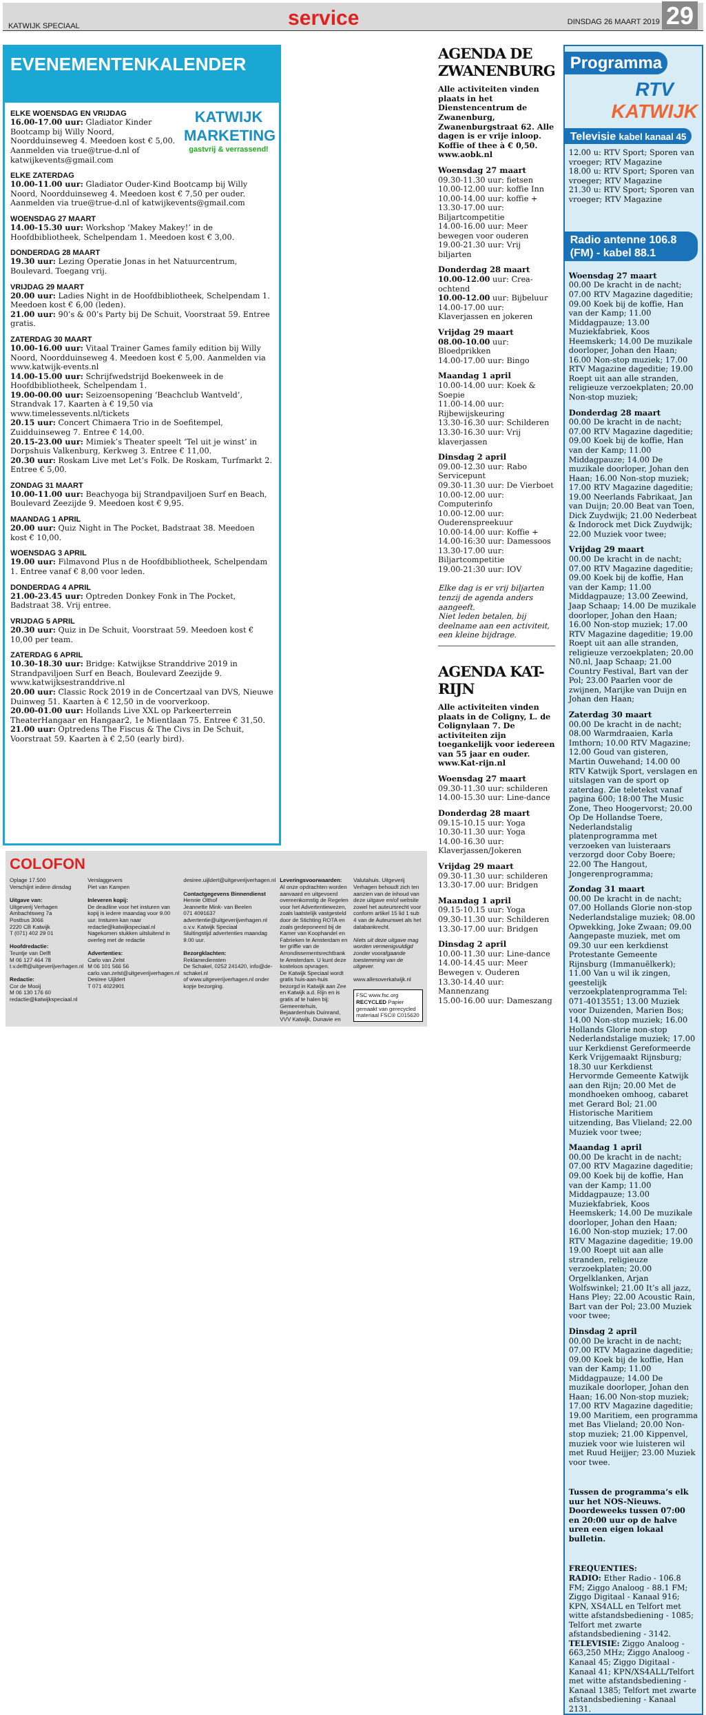KATWIJK SPECIAAL service DINSDAG 26 MAART 2019 29
EVENEMENTENKALENDER
KATWIJK MARKETING
gastvrij & verrassend!
ELKE WOENSDAG EN VRIJDAG
16.00-17.00 uur: Gladiator Kinder Bootcamp bij Willy Noord, Noordduinseweg 4. Meedoen kost € 5,00. Aanmelden via true@true-d.nl of katwijkevents@gmail.com
ELKE ZATERDAG
10.00-11.00 uur: Gladiator Ouder-Kind Bootcamp bij Willy Noord, Noordduinseweg 4. Meedoen kost € 7,50 per ouder. Aanmelden via true@true-d.nl of katwijkevents@gmail.com
WOENSDAG 27 MAART
14.00-15.30 uur: Workshop ‘Makey Makey!’ in de Hoofdbibliotheek, Schelpendam 1. Meedoen kost € 3,00.
DONDERDAG 28 MAART
19.30 uur: Lezing Operatie Jonas in het Natuurcentrum, Boulevard. Toegang vrij.
VRIJDAG 29 MAART
20.00 uur: Ladies Night in de Hoofdbibliotheek, Schelpendam 1. Meedoen kost € 6,00 (leden).
21.00 uur: 90’s & 00’s Party bij De Schuit, Voorstraat 59. Entree gratis.
ZATERDAG 30 MAART
10.00-16.00 uur: Vitaal Trainer Games family edition bij Willy Noord, Noordduinseweg 4. Meedoen kost € 5,00. Aanmelden via www.katwijk-events.nl
14.00-15.00 uur: Schrijfwedstrijd Boekenweek in de Hoofdbibliotheek, Schelpendam 1.
19.00-00.00 uur: Seizoensopening ‘Beachclub Wantveld’, Strandvak 17. Kaarten à € 19,50 via www.timelessevents.nl/tickets
20.15 uur: Concert Chimaera Trio in de Soefitempel, Zuidduinseweg 7. Entree € 14,00.
20.15-23.00 uur: Mimiek’s Theater speelt ‘Tel uit je winst’ in Dorpshuis Valkenburg, Kerkweg 3. Entree € 11,00.
20.30 uur: Roskam Live met Let’s Folk. De Roskam, Turfmarkt 2. Entree € 5,00.
ZONDAG 31 MAART
10.00-11.00 uur: Beachyoga bij Strandpaviljoen Surf en Beach, Boulevard Zeezijde 9. Meedoen kost € 9,95.
MAANDAG 1 APRIL
20.00 uur: Quiz Night in The Pocket, Badstraat 38. Meedoen kost € 10,00.
WOENSDAG 3 APRIL
19.00 uur: Filmavond Plus n de Hoofdbibliotheek, Schelpendam 1. Entree vanaf € 8,00 voor leden.
DONDERDAG 4 APRIL
21.00-23.45 uur: Optreden Donkey Fonk in The Pocket, Badstraat 38. Vrij entree.
VRIJDAG 5 APRIL
20.30 uur: Quiz in De Schuit, Voorstraat 59. Meedoen kost € 10,00 per team.
ZATERDAG 6 APRIL
10.30-18.30 uur: Bridge: Katwijkse Stranddrive 2019 in Strandpaviljoen Surf en Beach, Boulevard Zeezijde 9. www.katwijksestranddrive.nl
20.00 uur: Classic Rock 2019 in de Concertzaal van DVS, Nieuwe Duinweg 51. Kaarten à € 12,50 in de voorverkoop.
20.00-01.00 uur: Hollands Live XXL op Parkeerterrein TheaterHangaar en Hangaar2, 1e Mientlaan 75. Entree € 31,50.
21.00 uur: Optredens The Fiscus & The Civs in De Schuit, Voorstraat 59. Kaarten à € 2,50 (early bird).
COLOFON
Oplage 17.500
Verschijnt iedere dinsdag
Uitgave van:
Uitgeverij Verhagen
Ambachtsweg 7a
Postbus 3066
2220 CB Katwijk
T (071) 402 29 01
Hoofdredactie:
Teuntje van Delft
M 06 127 464 78
t.v.delft@uitgeverijverhagen.nl
Redactie:
Cor de Mooij
M 06 130 176 60
redactie@katwijkspeciaal.nl
Verslaggevers
Piet van Kampen
Inleveren kopij:
De deadline voor het insturen van kopij is iedere maandag voor 9.00 uur. Insturen kan naar redactie@katwijkspeciaal.nl Nagekomen stukken uitsluitend in overleg met de redactie
Advertenties:
Carlo van Zelst
M 06 101 566 56
carlo.van.zelst@uitgeverijverhagen.nl
Desiree Uijldert
T 071 4022901
desiree.uijldert@uitgeverijverhagen.nl
Contactgegevens Binnendienst
Hennie Olthof
Jeannette Mink- van Beelen
071 4091637
advertentie@uitgeverijverhagen.nl
o.v.v. Katwijk Speciaal
Sluitingstijd advertenties maandag 9.00 uur.
Bezorgklachten:
Reklamediensten
De Schakel, 0252 241420, info@de-schakel.nl
of www.uitgeverijverhagen.nl onder kopje bezorging.
Leveringsvoorwaarden:
Al onze opdrachten worden aanvaard en uitgevoerd overeenkomstig de Regelen voor het Advertentiewezen, zoals laatstelijk vastgesteld door de Stichting ROTA en zoals gedeponeerd bij de Kamer van Koophandel en Fabrieken te Amsterdam en ter griffie van de Arrondissementsrechtbank te Amsterdam. U kunt deze kosteloos opvragen.
De Katwijk Speciaal wordt gratis huis-aan-huis bezorgd in Katwijk aan Zee en Katwijk a.d. Rijn en is gratis af te halen bij: Gemeentehuis, Bejaardenhuis Duinrand, VVV Katwijk, Dunavie en
Valutahuis. Uitgeverij Verhagen behoudt zich ten aanzien van de inhoud van deze uitgave en/of website zowel het auteursrecht voor conform artikel 15 lid 1 sub 4 van de Auteurswet als het databankrecht.
Niets uit deze uitgave mag worden vermenigvuldigd zonder voorafgaande toestemming van de uitgever.
www.allesoverkatwijk.nl
FSC www.fsc.org RECYCLED Papier gemaakt van gerecycled materiaal FSC® C015620
AGENDA DE ZWANENBURG
Alle activiteiten vinden plaats in het Dienstencentrum de Zwanenburg, Zwanenburgstraat 62. Alle dagen is er vrije inloop. Koffie of thee à € 0,50. www.aobk.nl
Woensdag 27 maart
09.30-11.30 uur: fietsen
10.00-12.00 uur: koffie Inn
10.00-14.00 uur: koffie +
13.30-17.00 uur: Biljartcompetitie
14.00-16.00 uur: Meer bewegen voor ouderen
19.00-21.30 uur: Vrij biljarten
Donderdag 28 maart
10.00-12.00 uur: Crea-ochtend
10.00-12.00 uur: Bijbeluur
14.00-17.00 uur: Klaverjassen en jokeren
Vrijdag 29 maart
08.00-10.00 uur: Bloedprikken
14.00-17.00 uur: Bingo
Maandag 1 april
10.00-14.00 uur: Koek & Soepie
11.00-14.00 uur: Rijbewijskeuring
13.30-16.30 uur: Schilderen
13.30-16.30 uur: Vrij klaverjassen
Dinsdag 2 april
09.00-12.30 uur: Rabo Servicepunt
09.30-11.30 uur: De Vierboet
10.00-12.00 uur: Computerinfo
10.00-12.00 uur: Ouderenspreekuur
10.00-14.00 uur: Koffie +
14.00-16:30 uur: Damessoos
13.30-17.00 uur: Biljartcompetitie
19.00-21:30 uur: IOV
Elke dag is er vrij biljarten tenzij de agenda anders aangeeft.
Niet leden betalen, bij deelname aan een activiteit, een kleine bijdrage.
AGENDA KAT-RIJN
Alle activiteiten vinden plaats in de Coligny, L. de Colignylaan 7. De activiteiten zijn toegankelijk voor iedereen van 55 jaar en ouder. www.Kat-rijn.nl
Woensdag 27 maart
09.30-11.30 uur: schilderen
14.00-15.30 uur: Line-dance
Donderdag 28 maart
09.15-10.15 uur: Yoga
10.30-11.30 uur: Yoga
14.00-16.30 uur: Klaverjassen/Jokeren
Vrijdag 29 maart
09.30-11.30 uur: schilderen
13.30-17.00 uur: Bridgen
Maandag 1 april
09.15-10.15 uur: Yoga
09.30-11.30 uur: Schilderen
13.30-17.00 uur: Bridgen
Dinsdag 2 april
10.00-11.30 uur: Line-dance
14.00-14.45 uur: Meer Bewegen v. Ouderen
13.30-14.40 uur: Mannenzang
15.00-16.00 uur: Dameszang
Programma
RTV
KATWIJK
Televisie kabel kanaal 45
12.00 u: RTV Sport; Sporen van vroeger; RTV Magazine
18.00 u: RTV Sport; Sporen van vroeger; RTV Magazine
21.30 u: RTV Sport; Sporen van vroeger; RTV Magazine
Radio antenne 106.8 (FM) - kabel 88.1
Woensdag 27 maart
00.00 De kracht in de nacht; 07.00 RTV Magazine dageditie; 09.00 Koek bij de koffie, Han van der Kamp; 11.00 Middagpauze; 13.00 Muziekfabriek, Koos Heemskerk; 14.00 De muzikale doorloper, Johan den Haan; 16.00 Non-stop muziek; 17.00 RTV Magazine dageditie; 19.00 Roept uit aan alle stranden, religieuze verzoekplaten; 20.00 Non-stop muziek;
Donderdag 28 maart
00.00 De kracht in de nacht; 07.00 RTV Magazine dageditie; 09.00 Koek bij de koffie, Han van der Kamp; 11.00 Middagpauze; 14.00 De muzikale doorloper, Johan den Haan; 16.00 Non-stop muziek; 17.00 RTV Magazine dageditie; 19.00 Neerlands Fabrikaat, Jan van Duijn; 20.00 Beat van Toen, Dick Zuydwijk; 21.00 Nederbeat & Indorock met Dick Zuydwijk; 22.00 Muziek voor twee;
Vrijdag 29 maart
00.00 De kracht in de nacht; 07.00 RTV Magazine dageditie; 09.00 Koek bij de koffie, Han van der Kamp; 11.00 Middagpauze; 13.00 Zeewind, Jaap Schaap; 14.00 De muzikale doorloper, Johan den Haan; 16.00 Non-stop muziek; 17.00 RTV Magazine dageditie; 19.00 Roept uit aan alle stranden, religieuze verzoekplaten; 20.00 N0.nl, Jaap Schaap; 21.00 Country Festival, Bart van der Pol; 23.00 Paarlen voor de zwijnen, Marijke van Duijn en Johan den Haan;
Zaterdag 30 maart
00.00 De kracht in de nacht; 08.00 Warmdraaien, Karla Imthorn; 10.00 RTV Magazine; 12.00 Goud van gisteren, Martin Ouwehand; 14.00 00 RTV Katwijk Sport, verslagen en uitslagen van de sport op zaterdag. Zie teletekst vanaf pagina 600; 18:00 The Music Zone, Theo Hoogervorst; 20.00 Op De Hollandse Toere, Nederlandstalig platenprogramma met verzoeken van luisteraars verzorgd door Coby Boere; 22.00 The Hangout, Jongerenprogramma;
Zondag 31 maart
00.00 De kracht in de nacht; 07.00 Hollands Glorie non-stop Nederlandstalige muziek; 08.00 Opwekking, Joke Zwaan; 09.00 Aangepaste muziek, met om 09.30 uur een kerkdienst Protestante Gemeente Rijnsburg (Immanuëlkerk); 11.00 Van u wil ik zingen, geestelijk verzoekplatenprogramma Tel: 071-4013551; 13.00 Muziek voor Duizenden, Marien Bos; 14.00 Non-stop muziek; 16.00 Hollands Glorie non-stop Nederlandstalige muziek; 17.00 uur Kerkdienst Gereformeerde Kerk Vrijgemaakt Rijnsburg; 18.30 uur Kerkdienst Hervormde Gemeente Katwijk aan den Rijn; 20.00 Met de mondhoeken omhoog, cabaret met Gerard Bol; 21.00 Historische Maritiem uitzending, Bas Vlieland; 22.00 Muziek voor twee;
Maandag 1 april
00.00 De kracht in de nacht; 07.00 RTV Magazine dageditie; 09.00 Koek bij de koffie, Han van der Kamp; 11.00 Middagpauze; 13.00 Muziekfabriek, Koos Heemskerk; 14.00 De muzikale doorloper, Johan den Haan; 16.00 Non-stop muziek; 17.00 RTV Magazine dageditie; 19.00 19.00 Roept uit aan alle stranden, religieuze verzoekplaten; 20.00 Orgelklanken, Arjan Wolfswinkel; 21.00 It’s all jazz, Hans Pley; 22.00 Acoustic Rain, Bart van der Pol; 23.00 Muziek voor twee;
Dinsdag 2 april
00.00 De kracht in de nacht; 07.00 RTV Magazine dageditie; 09.00 Koek bij de koffie, Han van der Kamp; 11.00 Middagpauze; 14.00 De muzikale doorloper, Johan den Haan; 16.00 Non-stop muziek; 17.00 RTV Magazine dageditie; 19.00 Maritiem, een programma met Bas Vlieland; 20.00 Non-stop muziek; 21.00 Kippenvel, muziek voor wie luisteren wil met Ruud Heijjer; 23.00 Muziek voor twee.
Tussen de programma’s elk uur het NOS-Nieuws.
Doordeweeks tussen 07:00 en 20:00 uur op de halve uren een eigen lokaal bulletin.
FREQUENTIES:
RADIO: Ether Radio - 106.8 FM; Ziggo Analoog - 88.1 FM; Ziggo Digitaal - Kanaal 916; KPN, XS4ALL en Telfort met witte afstandsbediening - 1085; Telfort met zwarte afstandsbediening - 3142.
TELEVISIE: Ziggo Analoog - 663,250 MHz; Ziggo Analoog - Kanaal 45; Ziggo Digitaal - Kanaal 41; KPN/XS4ALL/Telfort met witte afstandsbediening - Kanaal 1385; Telfort met zwarte afstandsbediening - Kanaal 2131.